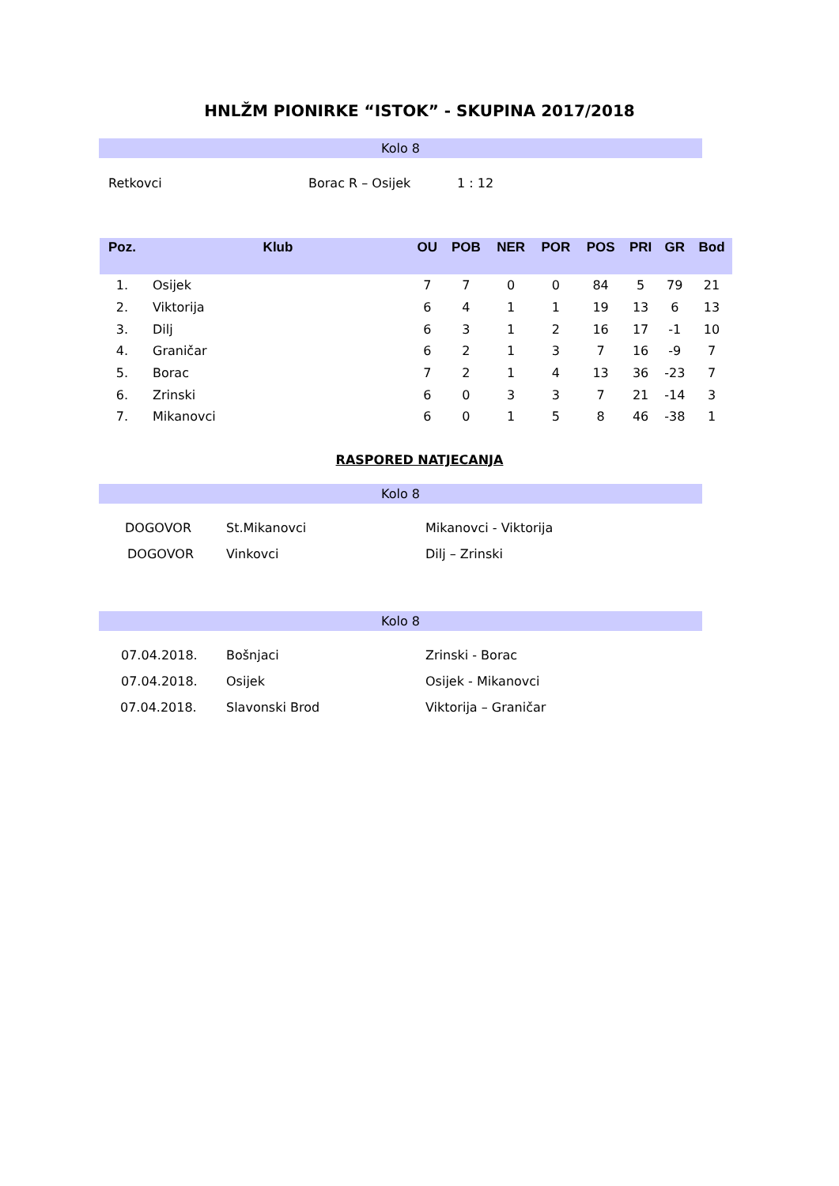HNLŽM PIONIRKE “ISTOK” - SKUPINA 2017/2018
Kolo 8
Retkovci Borac R – Osijek 1 : 12
| Poz. | Klub | OU | POB | NER | POR | POS | PRI | GR | Bod |
| --- | --- | --- | --- | --- | --- | --- | --- | --- | --- |
| 1. | Osijek | 7 | 7 | 0 | 0 | 84 | 5 | 79 | 21 |
| 2. | Viktorija | 6 | 4 | 1 | 1 | 19 | 13 | 6 | 13 |
| 3. | Dilj | 6 | 3 | 1 | 2 | 16 | 17 | -1 | 10 |
| 4. | Graničar | 6 | 2 | 1 | 3 | 7 | 16 | -9 | 7 |
| 5. | Borac | 7 | 2 | 1 | 4 | 13 | 36 | -23 | 7 |
| 6. | Zrinski | 6 | 0 | 3 | 3 | 7 | 21 | -14 | 3 |
| 7. | Mikanovci | 6 | 0 | 1 | 5 | 8 | 46 | -38 | 1 |
RASPORED NATJECANJA
Kolo 8
DOGOVOR St.Mikanovci Mikanovci - Viktorija
DOGOVOR Vinkovci Dilj – Zrinski
Kolo 8
07.04.2018. Bošnjaci Zrinski - Borac
07.04.2018. Osijek Osijek - Mikanovci
07.04.2018. Slavonski Brod Viktorija – Graničar